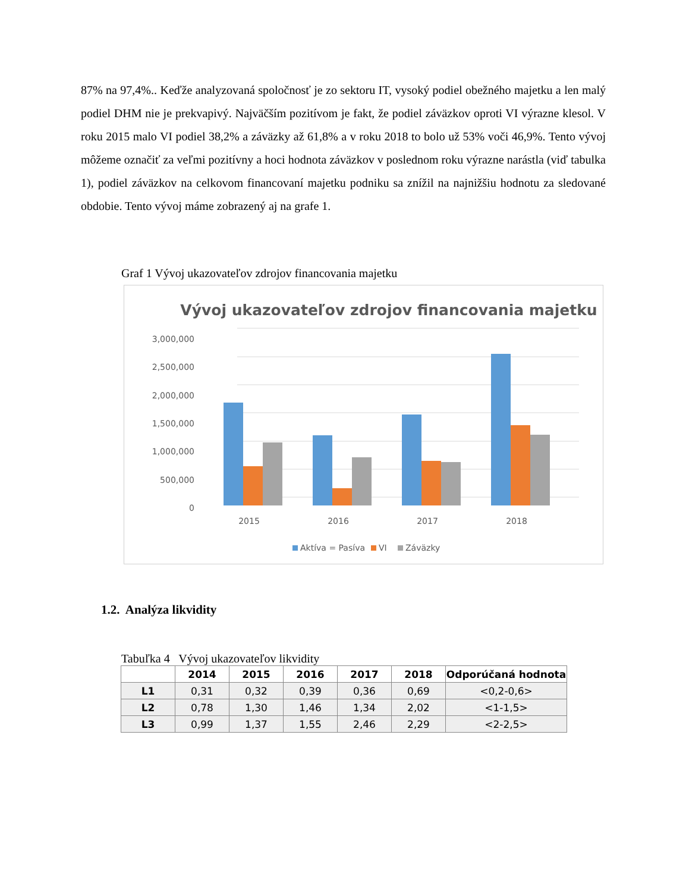87% na 97,4%.. Keďže analyzovaná spoločnosť je zo sektoru IT, vysoký podiel obežného majetku a len malý podiel DHM nie je prekvapivý. Najväčším pozitívom je fakt, že podiel záväzkov oproti VI výrazne klesol. V roku 2015 malo VI podiel 38,2% a záväzky až 61,8% a v roku 2018 to bolo už 53% voči 46,9%. Tento vývoj môžeme označiť za veľmi pozitívny a hoci hodnota záväzkov v poslednom roku výrazne narástla (viď tabulka 1), podiel záväzkov na celkovom financovaní majetku podniku sa znížil na najnižšiu hodnotu za sledované obdobie. Tento vývoj máme zobrazený aj na grafe 1.
Graf 1 Vývoj ukazovateľov zdrojov financovania majetku
Vývoj ukazovateľov zdrojov financovania majetku
3,000,000
2,500,000
2,000,000
1,500,000
1,000,000
500,000
0
2015
2016
2017
2018
Aktíva = Pasíva
VI
Záväzky
1.2. Analýza likvidity
Tabuľka 4 Vývoj ukazovateľov likvidity
| | 2014 | 2015 | 2016 | 2017 | 2018 | Odporúčaná hodnota |
| --- | --- | --- | --- | --- | --- | --- |
| L1 | 0,31 | 0,32 | 0,39 | 0,36 | 0,69 | <0,2-0,6> |
| L2 | 0,78 | 1,30 | 1,46 | 1,34 | 2,02 | <1-1,5> |
| L3 | 0,99 | 1,37 | 1,55 | 2,46 | 2,29 | <2-2,5> |